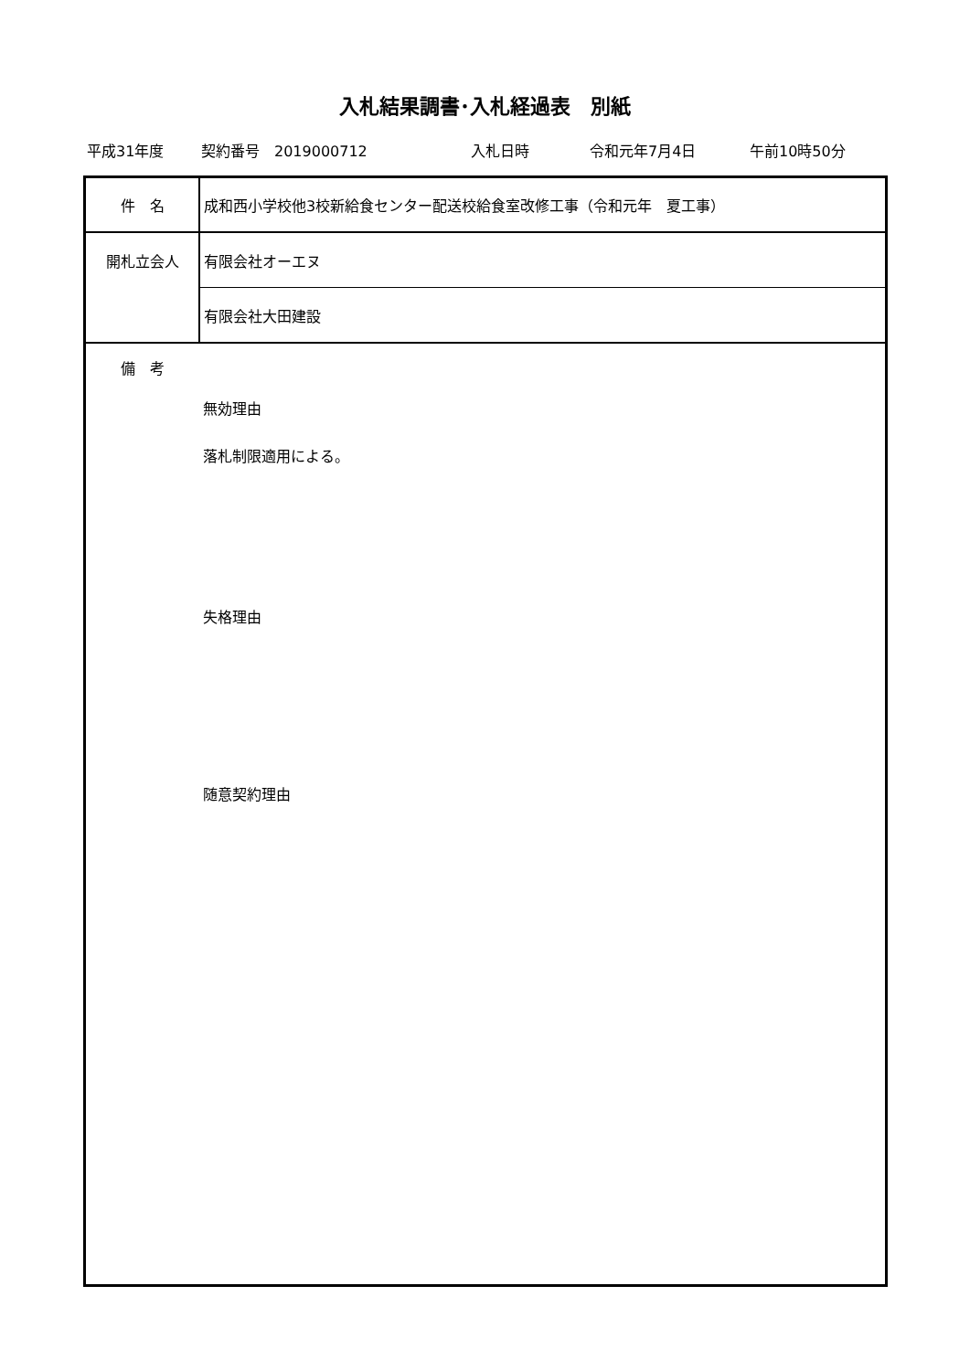入札結果調書･入札経過表　別紙
平成31年度 契約番号　2019000712 入札日時 令和元年7月4日 午前10時50分
| 件 名 | 成和西小学校他3校新給食センター配送校給食室改修工事（令和元年 夏工事） |
| 開札立会人 | 有限会社オーエヌ |
| | 有限会社大田建設 |
| 備 考 | 無効理由 落札制限適用による。 失格理由 随意契約理由 |